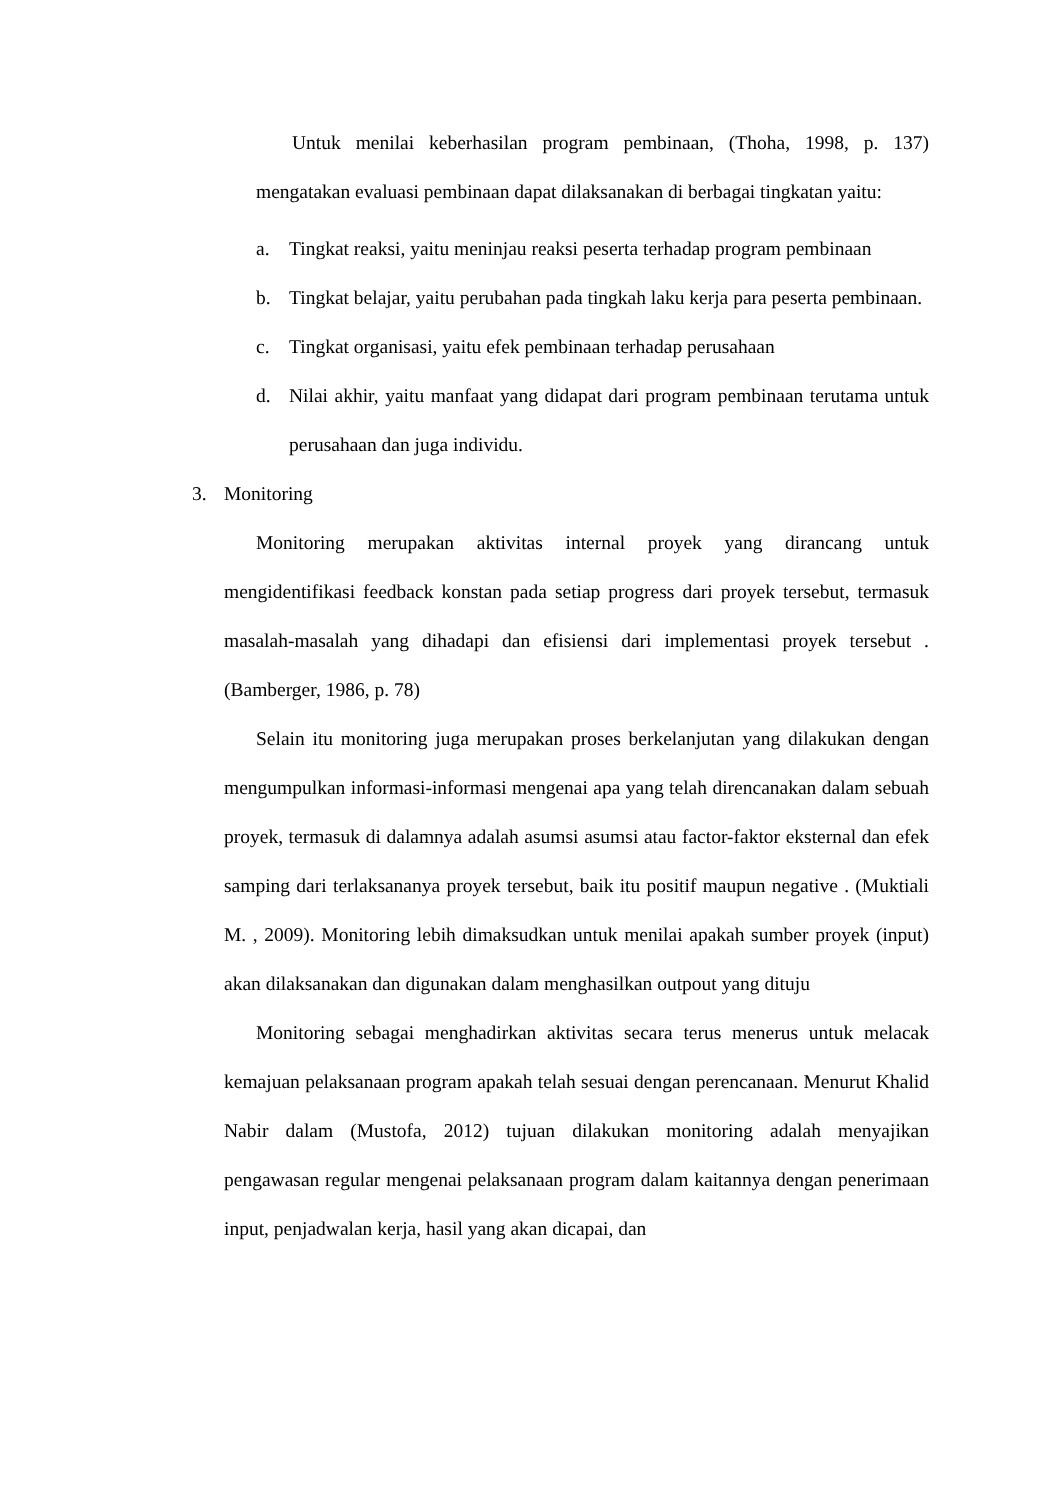Untuk menilai keberhasilan program pembinaan, (Thoha, 1998, p. 137) mengatakan evaluasi pembinaan dapat dilaksanakan di berbagai tingkatan yaitu:
a. Tingkat reaksi, yaitu meninjau reaksi peserta terhadap program pembinaan
b. Tingkat belajar, yaitu perubahan pada tingkah laku kerja para peserta pembinaan.
c. Tingkat organisasi, yaitu efek pembinaan terhadap perusahaan
d. Nilai akhir, yaitu manfaat yang didapat dari program pembinaan terutama untuk perusahaan dan juga individu.
3. Monitoring
Monitoring merupakan aktivitas internal proyek yang dirancang untuk mengidentifikasi feedback konstan pada setiap progress dari proyek tersebut, termasuk masalah-masalah yang dihadapi dan efisiensi dari implementasi proyek tersebut . (Bamberger, 1986, p. 78)
Selain itu monitoring juga merupakan proses berkelanjutan yang dilakukan dengan mengumpulkan informasi-informasi mengenai apa yang telah direncanakan dalam sebuah proyek, termasuk di dalamnya adalah asumsi asumsi atau factor-faktor eksternal dan efek samping dari terlaksananya proyek tersebut, baik itu positif maupun negative . (Muktiali M. , 2009). Monitoring lebih dimaksudkan untuk menilai apakah sumber proyek (input) akan dilaksanakan dan digunakan dalam menghasilkan outpout yang dituju
Monitoring sebagai menghadirkan aktivitas secara terus menerus untuk melacak kemajuan pelaksanaan program apakah telah sesuai dengan perencanaan. Menurut Khalid Nabir dalam (Mustofa, 2012) tujuan dilakukan monitoring adalah menyajikan pengawasan regular mengenai pelaksanaan program dalam kaitannya dengan penerimaan input, penjadwalan kerja, hasil yang akan dicapai, dan